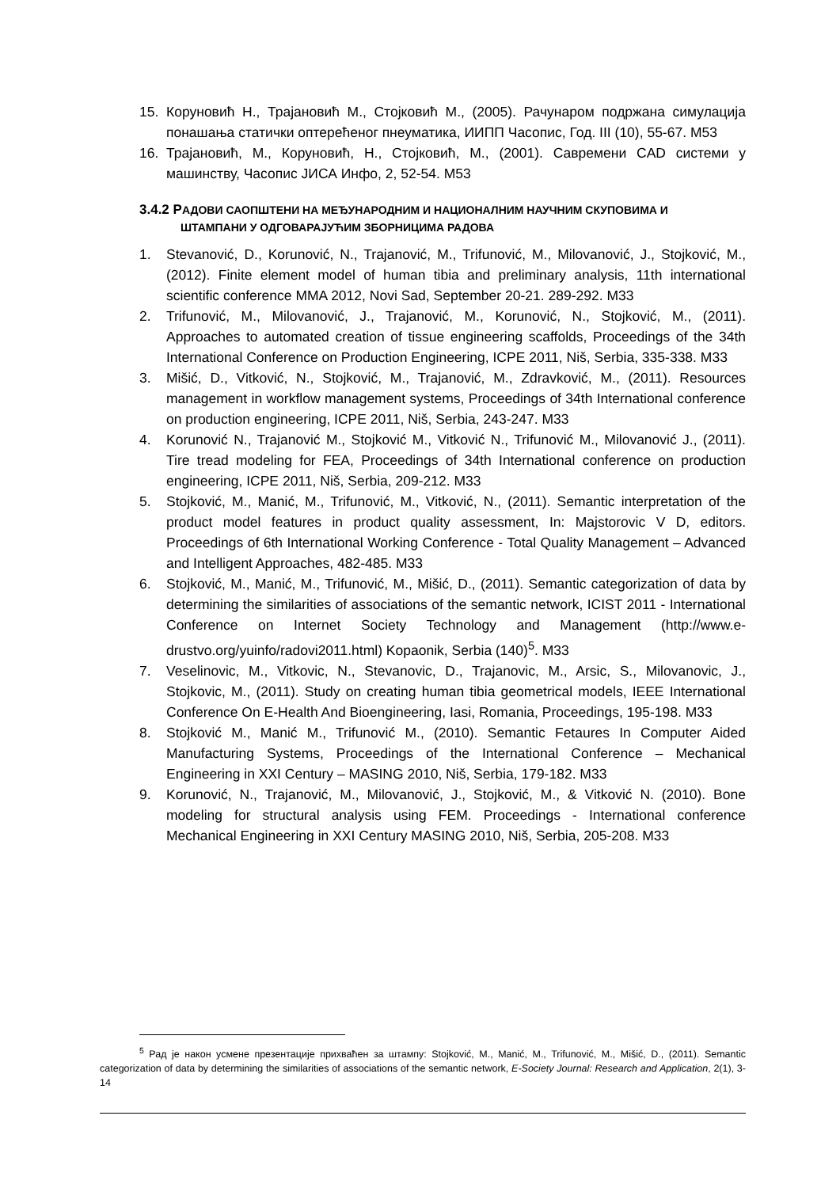15. Коруновић Н., Трајановић М., Стојковић М., (2005). Рачунаром подржана симулација понашања статички оптерећеног пнеуматика, ИИПП Часопис, Год. III (10), 55-67. M53
16. Трајановић, М., Коруновић, Н., Стојковић, М., (2001). Савремени CAD системи у машинству, Часопис ЈИСА Инфо, 2, 52-54. M53
3.4.2 РАДОВИ САОПШТЕНИ НА МЕЂУНАРОДНИМ И НАЦИОНАЛНИМ НАУЧНИМ СКУПОВИМА И
ШТАМПАНИ У ОДГОВАРАЈУЋИМ ЗБОРНИЦИМА РАДОВА
1. Stevanović, D., Korunović, N., Trajanović, M., Trifunović, M., Milovanović, J., Stojković, M., (2012). Finite element model of human tibia and preliminary analysis, 11th international scientific conference MMA 2012, Novi Sad, September 20-21. 289-292. M33
2. Trifunović, M., Milovanović, J., Trajanović, M., Korunović, N., Stojković, M., (2011). Approaches to automated creation of tissue engineering scaffolds, Proceedings of the 34th International Conference on Production Engineering, ICPE 2011, Niš, Serbia, 335-338. M33
3. Mišić, D., Vitković, N., Stojković, M., Trajanović, M., Zdravković, M., (2011). Resources management in workflow management systems, Proceedings of 34th International conference on production engineering, ICPE 2011, Niš, Serbia, 243-247. M33
4. Korunović N., Trajanović M., Stojković M., Vitković N., Trifunović M., Milovanović J., (2011). Tire tread modeling for FEA, Proceedings of 34th International conference on production engineering, ICPE 2011, Niš, Serbia, 209-212. M33
5. Stojković, M., Manić, M., Trifunović, M., Vitković, N., (2011). Semantic interpretation of the product model features in product quality assessment, In: Majstorovic V D, editors. Proceedings of 6th International Working Conference - Total Quality Management – Advanced and Intelligent Approaches, 482-485. M33
6. Stojković, M., Manić, M., Trifunović, M., Mišić, D., (2011). Semantic categorization of data by determining the similarities of associations of the semantic network, ICIST 2011 - International Conference on Internet Society Technology and Management (http://www.e-drustvo.org/yuinfo/radovi2011.html) Kopaonik, Serbia (140)<sup>5</sup>. M33
7. Veselinovic, M., Vitkovic, N., Stevanovic, D., Trajanovic, M., Arsic, S., Milovanovic, J., Stojkovic, M., (2011). Study on creating human tibia geometrical models, IEEE International Conference On E-Health And Bioengineering, Iasi, Romania, Proceedings, 195-198. M33
8. Stojković M., Manić M., Trifunović M., (2010). Semantic Fetaures In Computer Aided Manufacturing Systems, Proceedings of the International Conference – Mechanical Engineering in XXI Century – MASING 2010, Niš, Serbia, 179-182. M33
9. Korunović, N., Trajanović, M., Milovanović, J., Stojković, M., & Vitković N. (2010). Bone modeling for structural analysis using FEM. Proceedings - International conference Mechanical Engineering in XXI Century MASING 2010, Niš, Serbia, 205-208. M33
<sup>5</sup> Рад је након усмене презентације прихваћен за штампу: Stojković, M., Manić, M., Trifunović, M., Mišić, D., (2011). Semantic categorization of data by determining the similarities of associations of the semantic network, E-Society Journal: Research and Application, 2(1), 3-14